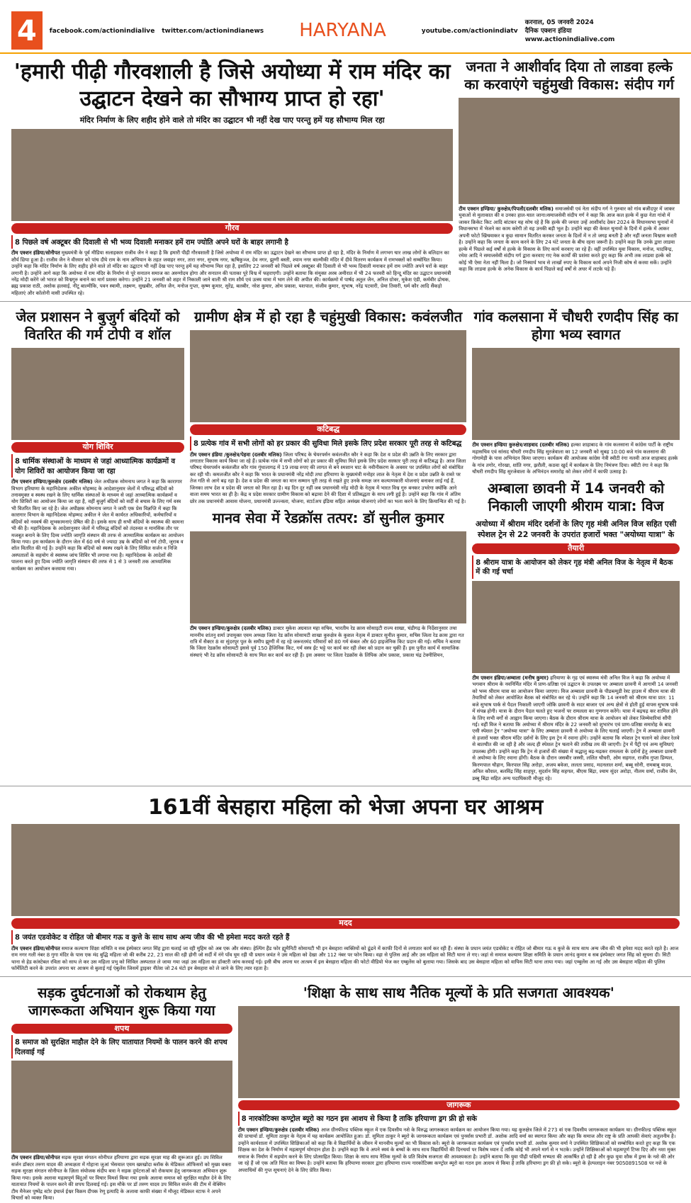4
facebook.com/actionindialive twitter.com/actionindianews
HARYANA
youtube.com/actionindiatv करनाल, 05 जनवरी 2024
दैनिक एक्शन इंडिया
www.actionindialive.com
'हमारी पीढ़ी गौरवशाली है जिसे अयोध्या में राम मंदिर का उद्घाटन देखने का सौभाग्य प्राप्त हो रहा'
मंदिर निर्माण के लिए शहीद होने वाले तो मंदिर का उद्घाटन भी नहीं देख पाए परन्तु हमें यह सौभाग्य मिल रहा
गौरव
8 पिछले वर्ष अक्टूबर की दिवाली से भी भव्य दिवाली मनाकर हमें राम ज्योति अपने घरों के बाहर लगानी है
टीम एक्शन इंडिया/सोनीपत मुख्यमंत्री के पूर्व मीडिया सलाहकार राजीव जैन ने कहा है कि हमारी पीढ़ी गौरवशाली है जिसे अयोध्या में राम मंदिर का उद्घाटन देखने का सौभाग्य प्राप्त हो रहा है, मंदिर के निर्माण में लगभग चार लाख लोगों के बलिदान का शौर्य छिपा हुआ है। राजीव जैन ने वीरवार को पांच दीये राम के नाम अभियान के तहत जवाहर नगर, तारा नगर, सुभाष नगर, ऋषिकुञ्ज, देव नगर, झुग्गी बस्ती, श्याम नगर बाल्मीकी मंदिर में दीये वितरण कार्यक्रम में रामभक्तों को सम्बोधित किया। उन्होंने कहा कि मंदिर निर्माण के लिए शहीद होने वाले तो मंदिर का उद्घाटन भी नहीं देख पाए परन्तु हमें यह सौभाग्य मिल रहा है, इसलिए 22 जनवरी को पिछले वर्ष अक्टूबर की दिवाली से भी भव्य दिवाली मनाकर हमें राम ज्योति अपने घरों के बाहर लगानी है। उन्होंने आगे कहा कि अयोध्या में राम मंदिर के निर्माण से पूरे सनातन समाज का अरुणोदय होगा और सनातन की पताका पूरे विश्व में फहराएगी। उन्होंने बताया कि संयुक्त अरब अमीरात में भी 24 फरवरी को हिन्दू मंदिर का उद्घाटन प्रधानमंत्री नरेंद्र मोदी करेंगे जो भारत को विश्वगुरु बनाने का मार्ग प्रशस्त करेगा। उन्होंने 21 जनवरी को शहर में निकाली जाने वाली श्री राम शौर्य एवं उत्स्व यात्रा में भाग लेने की अपील की। कार्यक्रमो में पार्षद अतुल जैन, अनिल ग्रोवर, मुकेश एंडी, कर्मवीर ढोचक, ब्रह्म प्रकाश राठी, अशोक हलवाई, नीटू बाल्मीकि, पवन स्वामी, लक्ष्मण, सुखबीर, अनिल जैन, मनोज गुप्ता, कृष्ण कुमार, सुरेंद्र, बलबीर, नरेश कुमार, ओम प्रकाश, यशपाल, संजीव कुमार, सुभाष, नरेंद्र पटवारी, प्रेमा तिवारी, धर्म कौर आदि सैंकड़ो महिलाएं और कॉलोनी वासी उपस्थित रहे।
जनता ने आशीर्वाद दिया तो लाडवा हल्के का करवाएंगे चहुंमुखी विकास: संदीप गर्ग
टीम एक्शन इण्डिया/ कुरुक्षेत्र/पिपली(दलबीर मलिक) समाजसेवी एवं नेता संदीप गर्ग ने गुरुवार को गांव बजीदपुर में जाकर युवाओं से मुलाकात की व उनका हाल-चाल जाना।समाजसेवी संदीप गर्ग ने कहा कि आज कल हल्के में कुछ नेता गांवो में जाकर क्रिकेट किट आदि बांटकर यह सोच रहे है कि हल्के की जनता उन्हें आशीर्वाद देकर 2024 के विधानसभा चुनावों में विधानसभा में भेजने का काम करेगी तो वह उनकी बड़ी भूल है। उन्होंने कहा की केवल चुनावों के दिनों में हल्के में आकर अपनी फोटो खिंचवाकर व कुछ सामान वितरित करकर जनता के दिलों में न तो जगह बनती है और नहीं जनता विश्वास करती है। उन्होंने कहा कि जनता के काम करने के लिए 24 घंटे जनता के बीच रहना जरूरी है। उन्होंने कहा कि उनके द्वारा लाडवा हल्के में पिछले कई वर्षों से हल्के के विकास के लिए कार्य करवाए जा रहे हैं। वहीं उपस्थित युवा विकास, मनोज, यादविन्द्र, रमेश आदि ने समाजसेवी संदीप गर्ग द्वारा करवाए गए नेक कार्यों की प्रशंसा करते हुए कहा कि अभी तक लाडवा हल्के को कोई भी ऐसा नेता नहीं मिला है। जो निस्वार्थ भाव से लाखों रुपए के विकास कार्य अपने निजी कोष से करवा सकें। उन्होंने कहा कि लाडवा हल्के के अनेक विकास के कार्य पिछले कई वर्षों से अधर में लटके पड़े हैं।
जेल प्रशासन ने बुजुर्ग बंदियों को वितरित की गर्म टोपी व शॉल
योग शिविर
8 धार्मिक संस्थाओं के माध्यम से जहां आध्यात्मिक कार्यक्रमों व योग शिविरों का आयोजन किया जा रहा
टीम एक्शन इण्डिया/कुरुक्षेत्र (दलबीर मलिक) जेल अधीक्षक सोमनाथ जगत ने कहा कि कारागार विभाग हरियाणा के महानिदेशक अकील मोहम्मद के आदेशानुसार जेलों में परिरुद्ध बंदियों को तनावमुक्त व स्वस्थ रखने के लिए धार्मिक संस्थाओं के माध्यम से जहां आध्यात्मिक कार्यक्रमों व योग शिविरों का आयोजन किया जा रहा है, वहीं बुजुर्ग बंदियों को सर्दी से बचाव के लिए गर्म वस्त्र भी वितरित किए जा रहे है। जेल अधीक्षक सोमनाथ जगत ने जारी एक प्रेस विज्ञप्ति में कहा कि कारागार विभाग के महानिदेशक मोहम्मद अकील ने जेल में कार्यरत अधिकारियों, कर्मचारियों व बंदियों को नववर्ष की शुभकामनाएं प्रेषित की है। इसके साथ ही सभी बंदियों के स्वास्थ्य की कामना भी की है। महानिदेशक के आदेशानुसार जेलों में परिरुद्ध बंदियों को तंदरुस्त व मानसिक तौर पर मजबूत बनाने के लिए दिव्य ज्योति जागृति संस्थान की तरफ से आध्यात्मिक कार्यक्रम का आयोजन किया गया। इस कार्यक्रम के दौरान जेल में 60 वर्ष से ज्यादा उम्र के बंदियों को गर्म टोपी, जुराब व शॉल वितरित की गई है। उन्होंने कहा कि बंदियों को स्वस्थ रखने के लिए सिविल सर्जन व निजि अस्पतालों के सहयोग से स्वास्थ्य जांच शिविर भी लगाया गया है। महानिदेशक के आदेशों की पालना करते हुए दिव्य ज्योति जागृति संस्थान की तरफ से 1 से 3 जनवरी तक आध्यात्मिक कार्यक्रम का आयोजन करवाया गया।
ग्रामीण क्षेत्र में हो रहा है चहुंमुखी विकास: कवंलजीत
कटिबद्ध
8 प्रत्येक गांव में सभी लोगों को हर प्रकार की सुविधा मिले इसके लिए प्रदेश सरकार पूरी तरह से कटिबद्ध
टीम एक्शन इंडिया /कुरुक्षेत्र/पेहवा (दलबीर मलिक) जिला परिषद के चेयरपर्सन कवंलजीत कौर ने कहा कि देश व प्रदेश की उन्नति के लिए सरकार द्वारा लगातार विकास कार्य किया जा रहे हैं। प्रत्येक गांव में सभी लोगों को हर प्रकार की सुविधा मिले इसके लिए प्रदेश सरकार पूरी तरह से कटिबद्ध है। आज जिला परिषद चेयरपर्सन कवंलजीत कौर गांव गूंथालागढ़ में 19 लाख रुपए की लागत से बने श्मशान घाट के नवीनीकरण के अवसर पर उपस्थित लोगों को संबोधित कर रही थी। कमलजीत कौर ने कहा कि भारत के प्रधानमंत्री नरेंद्र मोदी तथा हरियाणा के मुख्यमंत्री मनोहर लाल के नेतृत्व में देश व प्रदेश उन्नति के रास्ते पर तेज गति से आगे बढ़ रहा है। देश व प्रदेश की जनता का मान सम्मान पूरी तरह से रखते हुए उनके समक्ष जन कल्याणकारी योजनाएं बनाकर लाई गई हैं, जिनका लाभ देश व प्रदेश की जनता को मिल रहा है। वह दिन दूर नहीं जब प्रधानमंत्री नरेंद्र मोदी के नेतृत्व में भारत विश्व गुरु बनकर उभरेगा क्योंकि आने वाला समय भारत का ही है। केंद्र व प्रदेश सरकार ग्रामीण विकास को बढ़ावा देने की दिशा में प्रतिबद्धता के साथ लगी हुई है। उन्होंने कहा कि गांव में अंतिम छोर तक प्रधानमंत्री आवास योजना, प्रधानमंत्री उज्ज्वला, योजना, स्टार्टअप इंडिया सहित असंख्य योजनाएं लोगों का भला करने के लिए क्रियान्वित की गई है।
मानव सेवा में रेडक्रॉस तत्पर: डॉ सुनील कुमार
टीम एक्शन इण्डिया/कुरुक्षेत्र (दलबीर मलिक) डाक्टर मुकेश अग्रवाल महा सचिव, भारतीय रेड क्रास सोसाइटी राज्य शाखा, चंडीगढ़ के निर्देशानुसार तथा माननीय शांतनु शर्मा उपायुक्त एवम अध्यक्ष जिला रेड क्रॉस सोसायटी शाखा कुरुक्षेत्र के कुशल नेतृत्व में डाक्टर सुनील कुमार, सचिव जिला रेड क्रास द्वारा गत रात्रि में सैक्टर 8 वा सुंदरपुर पुल के समीप झुग्गी में रह रहे जरूरतमंद परिवारों को 80 गर्म कंबल और 60 हाइजेनिक किट प्रदान की गई। सचिव ने बताया कि जिला रेडक्रॉस सोसायटी इससे पूर्व 150 हैजिनिक किट, गर्म वस्त्र ईंट भट्टे पर कार्य कर रही लेबर को प्रदान कर चुकी हैं। इस पुनीत कार्य में सामाजिक संस्थाएं भी रेड क्रॉस सोसायटी के साथ मिल कर कार्य कर रही हैं। इस अवसर पर जिला रेडक्रॉस के लिपिक ओम प्रकाश, प्रकाश चंद्र टेक्नीशियन,
गांव कलसाना में चौधरी रणदीप सिंह का होगा भव्य स्वागत
टीम एक्शन इण्डिया कुरुक्षेत्र/शाहबाद (दलबीर मलिक) हल्का शाहाबाद के गांव कलसाना में कांग्रेस पार्टी के राष्ट्रीय महासचिव एवं सांसद चौधरी रणदीप सिंह सुरजेवाला का 12 जनवरी को सुबह 10:00 बजे गांव कलसाना की गोगामेड़ी के पास अभिनंदन किया जाएगा। कार्यक्रम की आयोजक कांग्रेस नेत्री स्वीटी रंगा नलवी आज शाहाबाद हलके के गांव तगोर, गोरखा, शांति नगर, झरौली, कठवा खुर्द में कार्यक्रम के लिए निमंत्रण दिया। स्वीटी रंगा ने कहा कि चौधरी रणदीप सिंह सुरजेवाला के अभिनंदन समारोह को लेकर लोगों में काफी उत्साह है।
अम्बाला छावनी में 14 जनवरी को निकाली जाएगी श्रीराम यात्रा: विज
अयोध्या में श्रीराम मंदिर दर्शनों के लिए गृह मंत्री अनिल विज सहित एसी स्पेशल ट्रेन से 22 जनवरी के उपरांत हजारों भक्त "अयोध्या यात्रा" के
तैयारी
8 श्रीराम यात्रा के आयोजन को लेकर गृह मंत्री अनिल विज के नेतृत्व में बैठक में की गई चर्चा
टीम एक्शन इंडिया/अम्बाला (मनीष कुमार) हरियाणा के गृह एवं स्वास्थ्य मंत्री अनिल विज ने कहा कि अयोध्या में भगवान श्रीराम के नवनिर्मित मंदिर में प्राण-प्रतिष्ठा एवं उद्घाटन के उपलक्ष्य पर अम्बाला छावनी में आगामी 14 जनवरी को भव्य श्रीराम यात्रा का आयोजन किया जाएगा। विज अम्बाला छावनी के पीडब्ल्यूडी रेस्ट हाउस में श्रीराम यात्रा की तैयारियों को लेकर आयोजित बैठक को संबोधित कर रहे थे। उन्होंने कहा कि 14 जनवरी को श्रीराम यात्रा प्रात: 11 बजे सुभाष पार्क से पैदल निकाली जाएगी जोकि छावनी के सदर बाजार एवं अन्य क्षेत्रों से होती हुई वापस सुभाष पार्क में संपन्न होगी। यात्रा के दौरान पैदल चलते हुए भजनों पर रामलला का गुणगान करेंगे। यात्रा में बढ़चढ़ कर शामिल होने के लिए सभी वर्गों से आह्वान किया जाएगा। बैठक के दौरान श्रीराम यात्रा के आयोजन को लेकर जिम्मेवारियां सौंपी गई। वहीं विज ने बताया कि अयोध्या में श्रीराम मंदिर के 22 जनवरी को शुभारंभ एवं प्राण-प्रतिष्ठा समारोह के बाद एसी स्पेशल ट्रेन "अयोध्या यात्रा" के लिए अम्बाला छावनी से अयोध्या के लिए चलाई जाएगी। ट्रेन में अम्बाला छावनी से हजारों भक्त श्रीराम मंदिर दर्शनों के लिए इस ट्रेन में रवाना होंगे। उन्होंने बताया कि स्पेशल ट्रेन चलाने को लेकर रेलवे से बातचीत की जा रही है और जल्द ही स्पेशल ट्रेन चलाने की तारीख तय की जाएगी। ट्रेन में पैंट्री एवं अन्य सुविधाएं उपलब्ध होंगी। उन्होंने कहा कि ट्रेन से हजारों की संख्या में श्रद्धालु बढ़-चढ़कर रामलला के दर्शनों हेतु अम्बाला छावनी से अयोध्या के लिए रवाना होंगी। बैठक के दौरान जसबीर जस्सी, ललित चौधरी, ओम सहगल, राजीव गुप्ता डिम्पल, किरणपाल चौहान, किरपाल सिंह अरोड़ा, अजय बवेजा, ललता प्रसाद, मदनलाल शर्मा, बब्बू सोनी, रामबाबू यादव, अनिल कौशल, बलविंद्र सिंह शाहपुर, सुदर्शन सिंह सहगल, बीएस बिंद्रा, श्याम सुंदर अरोड़ा, नीलम शर्मा, राजीव जैन, डब्बू बिंद्रा सहित अन्य पदाधिकारी मौजूद रहे।
161वीं बेसहारा महिला को भेजा अपना घर आश्रम
मदद
8 जयंत एडवोकेट व रोहित जो बीमार गऊ व कुत्ते के साथ साथ अन्य जीव की भी हमेशा मदद करते रहते हैं
टीम एक्शन इंडिया/सोनीपत समाज कल्याण शिक्षा समिति व सब इंस्पेक्टर जगत सिंह द्वारा चलाई जा रही मुहिम को अब एक और संस्था। हेल्पिंग हैंड फोर ह्यूमैनिटी सोसायटी भी इन बेसहारा व्यक्तियों को ढूंढने में काफी दिनों से लगातार कार्य कर रही हैं। संस्था के प्रधान जयंत एडवोकेट व रोहित जो बीमार गऊ व कुत्ते के साथ साथ अन्य जीव की भी हमेशा मदद करते रहते है। आज राम नगर गली नंबर 8 गुगा मंदिर के पास एक मंद बुद्धि महिला जो की करीब 22, 23 साल की रही होगी जो सर्दी में नंगे पाँव घूम रही थी प्रधान जयंत ने उस महिला को देखा और 112 नंबर पर फोन किया। वहा से पुलिस आई और उस महिला को सिटी थाना ले गए। जहां से समाज कल्याण शिक्षा समिति के प्रधान आनंद कुमार व सब इंस्पेक्टर जगत सिंह को सूचना दी। सिटी थाना से हेड कांस्टेबल रविता को साथ ले कर उस महिला प्रभु को सिविल अस्पताल ले जाया गया जहां उस महिला का डॉक्टरी जांच करवाई गई। इसी बीच अपना घर आश्रम में इस बेसहारा महिला की फोटो वीडियो भेज कर एम्बुलेंस को बुलाया गया। जिसके बाद उस बेसहारा महिला को वापिस सिटी थाना लाया गया। जहां एम्बुलेंस आ गई और उस बेसहारा महिला की पुलिस फॉर्मेलिटी करने के उपरांत अपना घर आश्रम से बुलाई गई एंबुलेंस जिसमें ड्राइवर नीतेश जो 24 घंटो इन बेसहारा को ले जाने के लिए त्यार रहता है।
सड़क दुर्घटनाओं को रोकथाम हेतु जागरूकता अभियान शुरू किया गया
शपथ
8 समाज को सुरक्षित माहौल देने के लिए यातायात नियमों के पालन करने की शपथ दिलवाई गई
टीम एक्शन इंडिया/सोनीपत सड़क सुरक्षा संगठन सोनीपत हरियाणा द्वारा सड़क सुरक्षा माह की शुरूआत हुई। उप सिविल सर्जन डॉक्टर तरुण यादव की अध्यक्षता में गोहाना जुआं भेंसवाल एवम खरखोदा ब्लॉक के मेडिकल ऑफिसरों को मुख्य वक्ता सड़क सुरक्षा संगठन सोनीपत के ज़िला संयोजक संदीप बत्रा ने सड़क दुर्घटनाओं को रोकथाम हेतु जागरूकता अभियान शुरू किया गया। इसके अलावा महत्वपूर्ण बिंदुओं पर विचार विमर्श किया गया इसके अलावा समाज को सुरक्षित माहौल देने के लिए यातायात नियमों के पालन करने की शपथ दिलवाई गई। इस मौके पर डॉ तरुण यादव उप सिविल सर्जन की टीम में वेक्सिन टीम मैनेजर पुष्पेंद्र स्टोर इंचार्ज ईश्वर विक्रम दीपक रेणु इत्यादि के अलावा काफी संख्या में मौजूद मेडिकल स्टाफ ने अपने विचारों को व्यक्त किया।
'शिक्षा के साथ साथ नैतिक मूल्यों के प्रति सजगता आवश्यक'
जागरूक
8 नारकोटिक्स कण्ट्रोल ब्यूरो का गठन इस आशय से किया है ताकि हरियाणा ड्रग फ्री हो सके
टीम एक्शन इण्डिया/कुरुक्षेत्र (दलबीर मलिक) आज ग्रीनफील्ड पब्लिक स्कूल में एक दिवसीय नशे के विरुद्ध जागरूकता कार्यक्रम का आयोजन किया गया। यह कुरुक्षेत्र जिले में 273 वां एक दिवसीय जागरूकता कार्यक्रम था। ग्रीनफील्ड पब्लिक स्कूल की प्राचार्या डॉ. सुमिता ठाकुर के नेतृत्व में यह कार्यक्रम आयोजित हुआ। डॉ. सुमिता ठाकुर ने ब्यूरो के जागरूकता कार्यक्रम एवं पुनर्वास प्रभारी डॉ. अशोक आदि वर्मा का स्वागत किया और कहा कि समाज और राष्ट्र के प्रति आपकी सेवाएं अतुलनीय है। उन्होंने कार्यशाला में उपस्थित शिक्षिकाओं को कहा कि वे विद्यार्थियों के जीवन में मानवीय मूल्यों का भी विकास करें। ब्यूरो के जागरूकता कार्यक्रम एवं पुनर्वास प्रभारी डॉ. अशोक कुमार वर्मा ने उपस्थित शिक्षिकाओं को सम्बोधित करते हुए कहा कि एक शिक्षक का देश के निर्माण में महत्वपूर्ण योगदान होता है। उन्होंने कहा कि वे अपने स्वयं के बच्चों के साथ साथ विद्यार्थियों की दिनचर्या पर विशेष ध्यान दें ताकि कोई भी अपने मार्ग से न भटके। उन्होंने शिक्षिकाओं को महत्वपूर्ण टिप्स दिए और नशा मुक्त समाज के निर्माण में सहयोग करने के लिए प्रोत्साहित किया। शिक्षा के साथ साथ नैतिक मूल्यों के प्रति विशेष सजगता की आवश्यकता है। उन्होंने बताया कि युवा पीढ़ी पश्चिमी सभ्यता की आकर्षित हो रही है और कुछ युवा शौक में ड्रग्स के नशे की ओर जा रहे हैं जो एक अति चिंता का विषय है। उन्होंने बताया कि हरियाणा सरकार द्वारा हरियाणा राज्य नारकोटिक्स कण्ट्रोल ब्यूरो का गठन इस आशय से किया है ताकि हरियाणा ड्रग फ्री हो सके। ब्यूरो के हेल्पलाइन नंबर 9050891508 पर नशे के अपराधियों की गुप्त सूचनाएं देने के लिए प्रेरित किया।